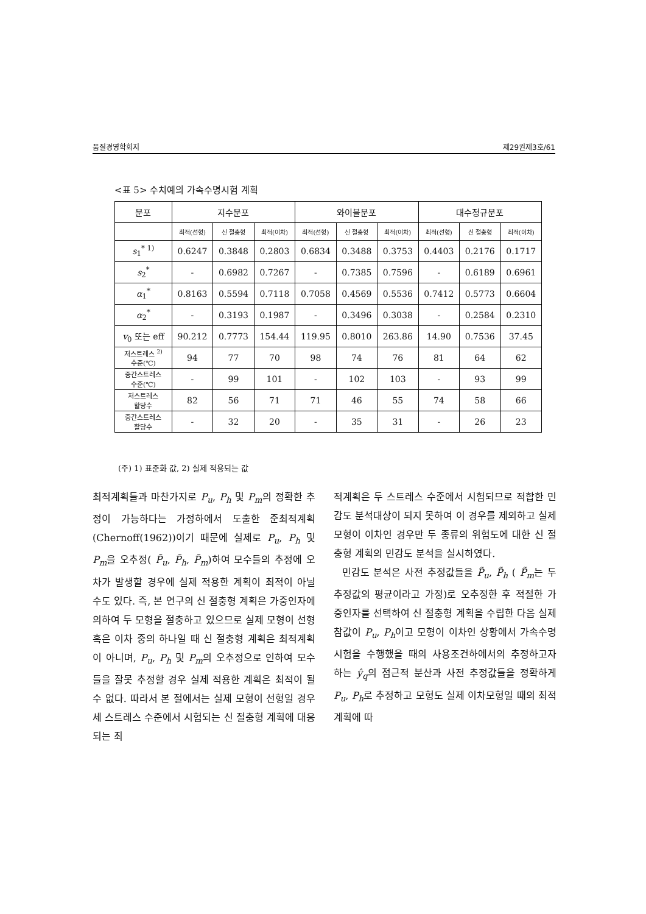품질경영학회지 제29권제3호/61
<표 5> 수치예의 가속수명시험 계획
| 분포 | 지수분포 | | | 와이블분포 | | | 대수정규분포 | | |
| --- | --- | --- | --- | --- | --- | --- | --- | --- | --- |
| | 최적(선형) | 신 절충형 | 최적(이차) | 최적(선형) | 신 절충형 | 최적(이차) | 최적(선형) | 신 절충형 | 최적(이차) |
| s<sub>1</sub><sup>* 1)</sup> | 0.6247 | 0.3848 | 0.2803 | 0.6834 | 0.3488 | 0.3753 | 0.4403 | 0.2176 | 0.1717 |
| s<sub>2</sub><sup>*</sup> | - | 0.6982 | 0.7267 | - | 0.7385 | 0.7596 | - | 0.6189 | 0.6961 |
| α<sub>1</sub><sup>*</sup> | 0.8163 | 0.5594 | 0.7118 | 0.7058 | 0.4569 | 0.5536 | 0.7412 | 0.5773 | 0.6604 |
| α<sub>2</sub><sup>*</sup> | - | 0.3193 | 0.1987 | - | 0.3496 | 0.3038 | - | 0.2584 | 0.2310 |
| v<sub>0</sub> 또는 eff | 90.212 | 0.7773 | 154.44 | 119.95 | 0.8010 | 263.86 | 14.90 | 0.7536 | 37.45 |
| 저스트레스 <sup>2)</sup> 수준(℃) | 94 | 77 | 70 | 98 | 74 | 76 | 81 | 64 | 62 |
| 중간스트레스 수준(℃) | - | 99 | 101 | - | 102 | 103 | - | 93 | 99 |
| 저스트레스 할당수 | 82 | 56 | 71 | 71 | 46 | 55 | 74 | 58 | 66 |
| 중간스트레스 할당수 | - | 32 | 20 | - | 35 | 31 | - | 26 | 23 |
(주) 1) 표준화 값, 2) 실제 적용되는 값
최적계획들과 마찬가지로 P<sub>u</sub>, P<sub>h</sub> 및 P<sub>m</sub>의 정확한 추정이 가능하다는 가정하에서 도출한 준최적계획(Chernoff(1962))이기 때문에 실제로 P<sub>u</sub>, P<sub>h</sub> 및 P<sub>m</sub>을 오추정( P̃<sub>u</sub>, P̃<sub>h</sub>, P̃<sub>m</sub>)하여 모수들의 추정에 오차가 발생할 경우에 실제 적용한 계획이 최적이 아닐 수도 있다. 즉, 본 연구의 신 절충형 계획은 가중인자에 의하여 두 모형을 절충하고 있으므로 실제 모형이 선형 혹은 이차 중의 하나일 때 신 절충형 계획은 최적계획이 아니며, P<sub>u</sub>, P<sub>h</sub> 및 P<sub>m</sub>의 오추정으로 인하여 모수들을 잘못 추정할 경우 실제 적용한 계획은 최적이 될 수 없다. 따라서 본 절에서는 실제 모형이 선형일 경우 세 스트레스 수준에서 시험되는 신 절충형 계획에 대응되는 최
적계획은 두 스트레스 수준에서 시험되므로 적합한 민감도 분석대상이 되지 못하여 이 경우를 제외하고 실제 모형이 이차인 경우만 두 종류의 위험도에 대한 신 절충형 계획의 민감도 분석을 실시하였다.
민감도 분석은 사전 추정값들을 P̃<sub>u</sub>, P̃<sub>h</sub> ( P̃<sub>m</sub>는 두 추정값의 평균이라고 가정)로 오추정한 후 적절한 가중인자를 선택하여 신 절충형 계획을 수립한 다음 실제 참값이 P<sub>u</sub>, P<sub>h</sub>이고 모형이 이차인 상황에서 가속수명시험을 수행했을 때의 사용조건하에서의 추정하고자 하는 ŷ<sub>q</sub>의 점근적 분산과 사전 추정값들을 정확하게 P<sub>u</sub>, P<sub>h</sub>로 추정하고 모형도 실제 이차모형일 때의 최적계획에 따